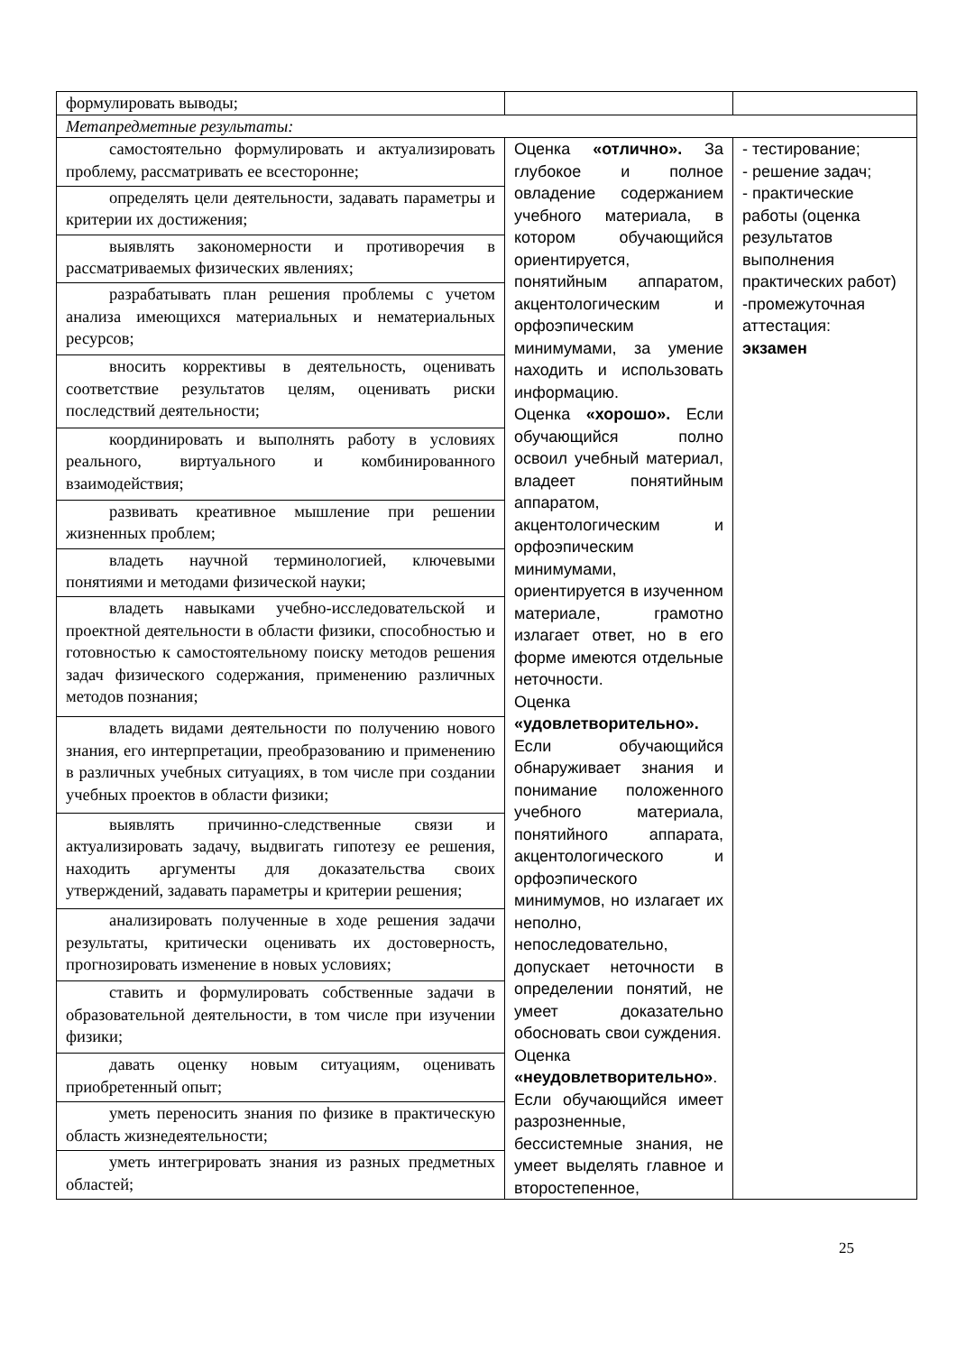| формулировать выводы; | | |
| Метапредметные результаты: | | |
| самостоятельно формулировать и актуализировать проблему, рассматривать ее всесторонне; | Оценка «отлично». За глубокое и полное овладение содержанием учебного материала, в котором обучающийся ориентируется, понятийным аппаратом, акцентологическим и орфоэпическим минимумами, за умение находить и использовать информацию. Оценка «хорошо». Если обучающийся полно освоил учебный материал, владеет понятийным аппаратом, акцентологическим и орфоэпическим минимумами, ориентируется в изученном материале, грамотно излагает ответ, но в его форме имеются отдельные неточности. Оценка «удовлетворительно». Если обучающийся обнаруживает знания и понимание положенного учебного материала, понятийного аппарата, акцентологического и орфоэпического минимумов, но излагает их неполно, непоследовательно, допускает неточности в определении понятий, не умеет доказательно обосновать свои суждения. Оценка «неудовлетворительно» . Если обучающийся имеет разрозненные, бессистемные знания, не умеет выделять главное и второстепенное, | - тестирование; - решение задач; - практические работы (оценка результатов выполнения практических работ) -промежуточная аттестация: экзамен |
| определять цели деятельности, задавать параметры и критерии их достижения; | | |
| выявлять закономерности и противоречия в рассматриваемых физических явлениях; | | |
| разрабатывать план решения проблемы с учетом анализа имеющихся материальных и нематериальных ресурсов; | | |
| вносить коррективы в деятельность, оценивать соответствие результатов целям, оценивать риски последствий деятельности; | | |
| координировать и выполнять работу в условиях реального, виртуального и комбинированного взаимодействия; | | |
| развивать креативное мышление при решении жизненных проблем; | | |
| владеть научной терминологией, ключевыми понятиями и методами физической науки; | | |
| владеть навыками учебно-исследовательской и проектной деятельности в области физики, способностью и готовностью к самостоятельному поиску методов решения задач физического содержания, применению различных методов познания; | | |
| владеть видами деятельности по получению нового знания, его интерпретации, преобразованию и применению в различных учебных ситуациях, в том числе при создании учебных проектов в области физики; | | |
| выявлять причинно-следственные связи и актуализировать задачу, выдвигать гипотезу ее решения, находить аргументы для доказательства своих утверждений, задавать параметры и критерии решения; | | |
| анализировать полученные в ходе решения задачи результаты, критически оценивать их достоверность, прогнозировать изменение в новых условиях; | | |
| ставить и формулировать собственные задачи в образовательной деятельности, в том числе при изучении физики; | | |
| давать оценку новым ситуациям, оценивать приобретенный опыт; | | |
| уметь переносить знания по физике в практическую область жизнедеятельности; | | |
| уметь интегрировать знания из разных предметных областей; | | |
25